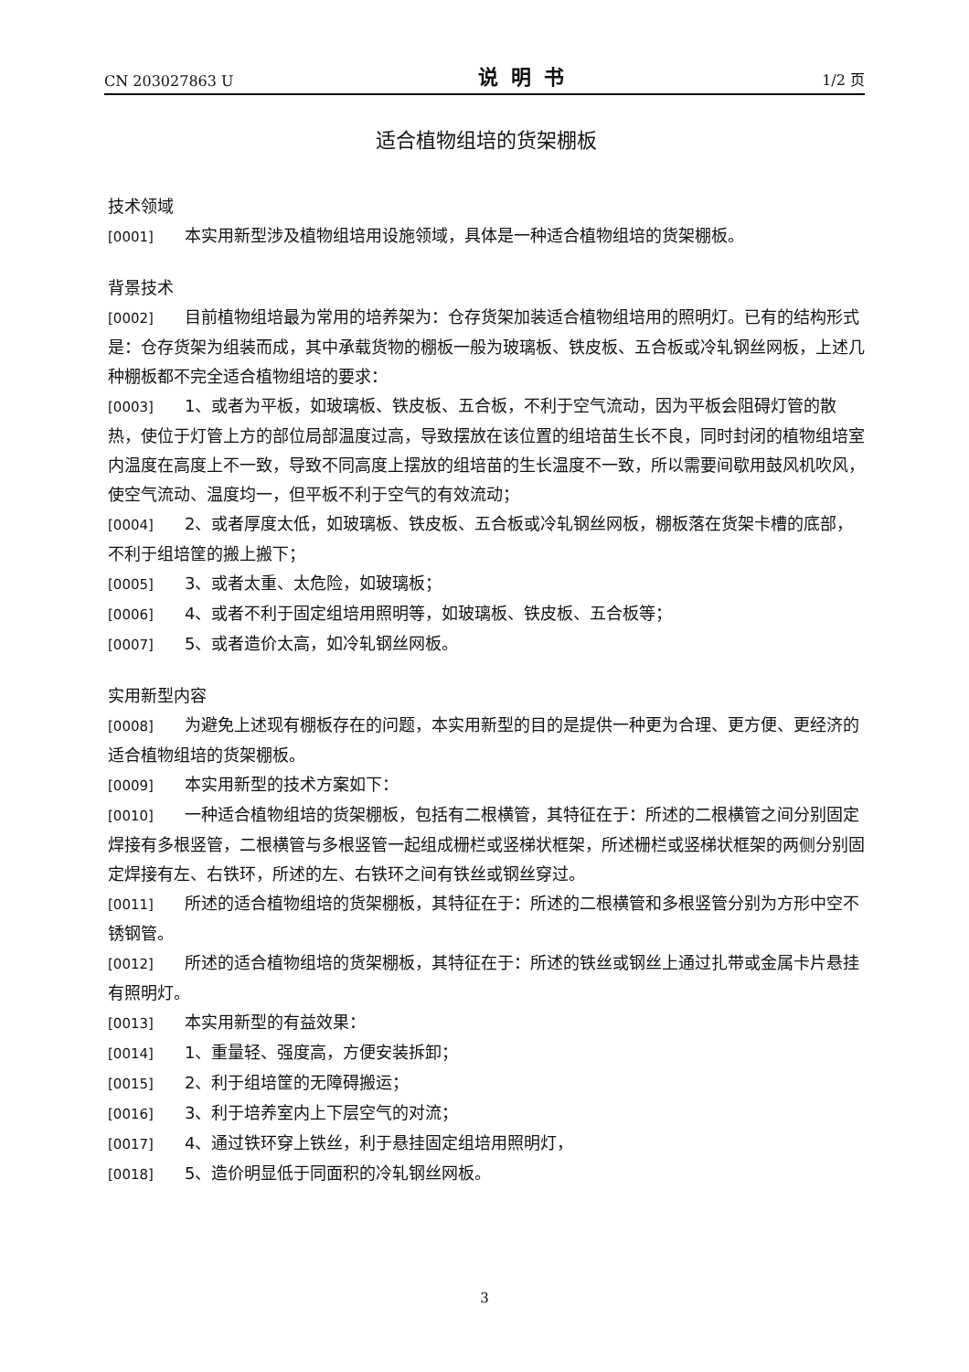CN 203027863 U 说明书 1/2 页
适合植物组培的货架棚板
技术领域
[0001] 本实用新型涉及植物组培用设施领域，具体是一种适合植物组培的货架棚板。
背景技术
[0002] 目前植物组培最为常用的培养架为：仓存货架加装适合植物组培用的照明灯。已有的结构形式是：仓存货架为组装而成，其中承载货物的棚板一般为玻璃板、铁皮板、五合板或冷轧钢丝网板，上述几种棚板都不完全适合植物组培的要求：
[0003] 1、或者为平板，如玻璃板、铁皮板、五合板，不利于空气流动，因为平板会阻碍灯管的散热，使位于灯管上方的部位局部温度过高，导致摆放在该位置的组培苗生长不良，同时封闭的植物组培室内温度在高度上不一致，导致不同高度上摆放的组培苗的生长温度不一致，所以需要间歇用鼓风机吹风，使空气流动、温度均一，但平板不利于空气的有效流动；
[0004] 2、或者厚度太低，如玻璃板、铁皮板、五合板或冷轧钢丝网板，棚板落在货架卡槽的底部，不利于组培筐的搬上搬下；
[0005] 3、或者太重、太危险，如玻璃板；
[0006] 4、或者不利于固定组培用照明等，如玻璃板、铁皮板、五合板等；
[0007] 5、或者造价太高，如冷轧钢丝网板。
实用新型内容
[0008] 为避免上述现有棚板存在的问题，本实用新型的目的是提供一种更为合理、更方便、更经济的适合植物组培的货架棚板。
[0009] 本实用新型的技术方案如下：
[0010] 一种适合植物组培的货架棚板，包括有二根横管，其特征在于：所述的二根横管之间分别固定焊接有多根竖管，二根横管与多根竖管一起组成栅栏或竖梯状框架，所述栅栏或竖梯状框架的两侧分别固定焊接有左、右铁环，所述的左、右铁环之间有铁丝或钢丝穿过。
[0011] 所述的适合植物组培的货架棚板，其特征在于：所述的二根横管和多根竖管分别为方形中空不锈钢管。
[0012] 所述的适合植物组培的货架棚板，其特征在于：所述的铁丝或钢丝上通过扎带或金属卡片悬挂有照明灯。
[0013] 本实用新型的有益效果：
[0014] 1、重量轻、强度高，方便安装拆卸；
[0015] 2、利于组培筐的无障碍搬运；
[0016] 3、利于培养室内上下层空气的对流；
[0017] 4、通过铁环穿上铁丝，利于悬挂固定组培用照明灯，
[0018] 5、造价明显低于同面积的冷轧钢丝网板。
3